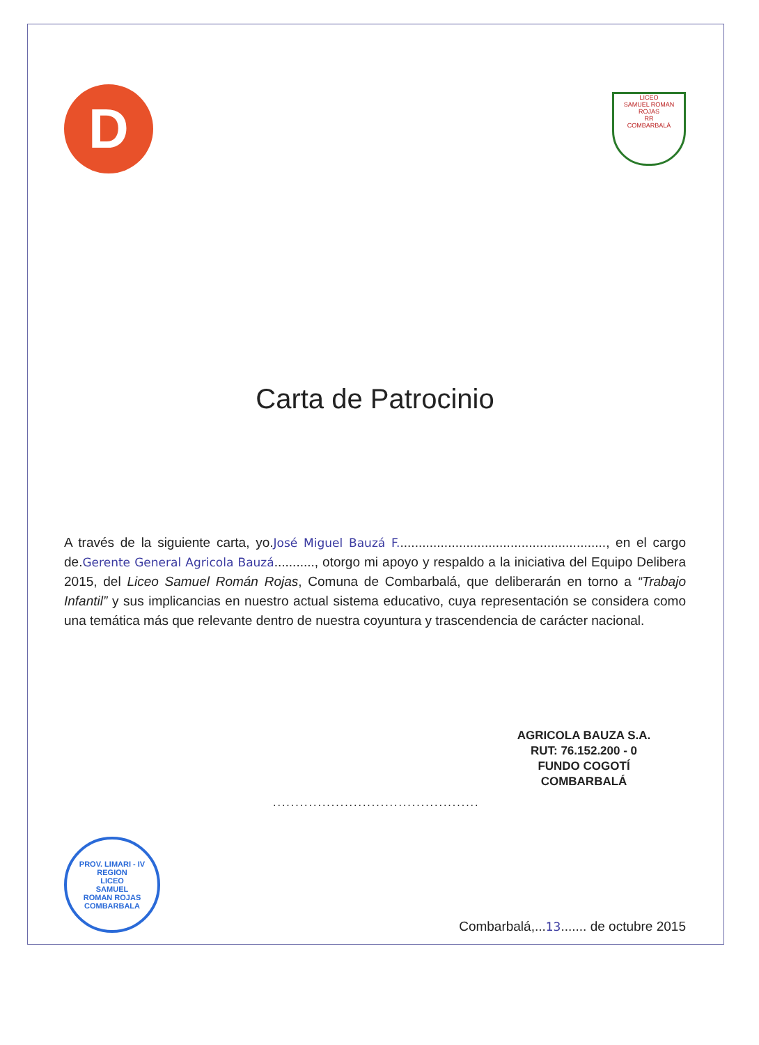D
LICEO
SAMUEL ROMAN ROJAS
RR
COMBARBALÁ
Carta de Patrocinio
A través de la siguiente carta, yo.José Miguel Bauzá F........................................................., en el cargo de.Gerente General Agricola Bauzá..........., otorgo mi apoyo y respaldo a la iniciativa del Equipo Delibera 2015, del Liceo Samuel Román Rojas, Comuna de Combarbalá, que deliberarán en torno a “Trabajo Infantil” y sus implicancias en nuestro actual sistema educativo, cuya representación se considera como una temática más que relevante dentro de nuestra coyuntura y trascendencia de carácter nacional.
AGRICOLA BAUZA S.A.
RUT: 76.152.200 - 0
FUNDO COGOTÍ
COMBARBALÁ
..............................................
PROV. LIMARI - IV REGION
LICEO
SAMUEL
ROMAN ROJAS
COMBARBALA
Combarbalá,...13....... de octubre 2015